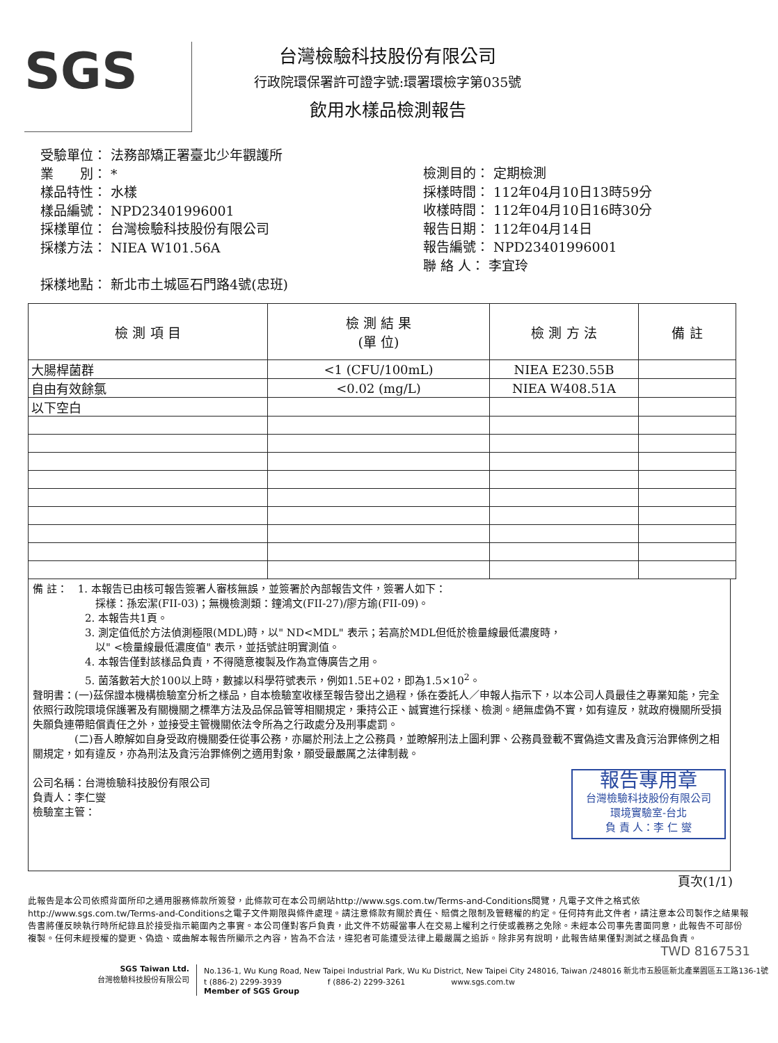SGS
台灣檢驗科技股份有限公司
行政院環保署許可證字號:環署環檢字第035號
飲用水樣品檢測報告
受驗單位： 法務部矯正署臺北少年觀護所
業　　別： *
樣品特性： 水樣
樣品編號： NPD23401996001
採樣單位： 台灣檢驗科技股份有限公司
採樣方法： NIEA W101.56A
採樣地點： 新北市土城區石門路4號(忠班)
檢測目的： 定期檢測
採樣時間： 112年04月10日13時59分
收樣時間： 112年04月10日16時30分
報告日期： 112年04月14日
報告編號： NPD23401996001
聯 絡 人： 李宜玲
| 檢 測 項 目 | 檢 測 結 果 (單 位) | 檢 測 方 法 | 備 註 |
| --- | --- | --- | --- |
| 大腸桿菌群 | <1 (CFU/100mL) | NIEA E230.55B | |
| 自由有效餘氯 | <0.02 (mg/L) | NIEA W408.51A | |
| 以下空白 | | | |
備 註：　1. 本報告已由核可報告簽署人審核無誤，並簽署於內部報告文件，簽署人如下：
　　　　　　採樣：孫宏潔(FII-03)；無機檢測類：鐘鴻文(FII-27)/廖方瑜(FII-09)。
　　　　　2. 本報告共1頁。
　　　　　3. 測定值低於方法偵測極限(MDL)時，以" ND<MDL" 表示；若高於MDL但低於檢量線最低濃度時，
　　　　　　以" <檢量線最低濃度值" 表示，並括號註明實測值。
　　　　　4. 本報告僅對該樣品負責，不得隨意複製及作為宣傳廣告之用。
　　　　　5. 菌落數若大於100以上時，數據以科學符號表示，例如1.5E+02，即為1.5×10<sup>2</sup>。
聲明書：(一)茲保證本機構檢驗室分析之樣品，自本檢驗室收樣至報告發出之過程，係在委託人／申報人指示下，以本公司人員最佳之專業知能，完全依照行政院環境保護署及有關機關之標準方法及品保品管等相關規定，秉持公正、誠實進行採樣、檢測。絕無虛偽不實，如有違反，就政府機關所受損失願負連帶賠償責任之外，並接受主管機關依法令所為之行政處分及刑事處罰。
　　　　(二)吾人瞭解如自身受政府機關委任從事公務，亦屬於刑法上之公務員，並瞭解刑法上圖利罪、公務員登載不實偽造文書及貪污治罪條例之相關規定，如有違反，亦為刑法及貪污治罪條例之適用對象，願受最嚴厲之法律制裁。
報告專用章
台灣檢驗科技股份有限公司
環境實驗室-台北
負 責 人：李 仁 燮
公司名稱：台灣檢驗科技股份有限公司
負責人：李仁燮
檢驗室主管：
頁次(1/1)
此報告是本公司依照背面所印之通用服務條款所簽發，此條款可在本公司網站http://www.sgs.com.tw/Terms-and-Conditions閱覽，凡電子文件之格式依http://www.sgs.com.tw/Terms-and-Conditions之電子文件期限與條件處理。請注意條款有關於責任、賠償之限制及管轄權的約定。任何持有此文件者，請注意本公司製作之結果報告書將僅反映執行時所紀錄且於接受指示範圍內之事實。本公司僅對客戶負責，此文件不妨礙當事人在交易上權利之行使或義務之免除。未經本公司事先書面同意，此報告不可部份複製。任何未經授權的變更、偽造、或曲解本報告所顯示之內容，皆為不合法，違犯者可能遭受法律上最嚴厲之追訴。除非另有說明，此報告結果僅對測試之樣品負責。
TWD 8167531
SGS Taiwan Ltd.
台灣檢驗科技股份有限公司
No.136-1, Wu Kung Road, New Taipei Industrial Park, Wu Ku District, New Taipei City 248016, Taiwan /248016 新北市五股區新北產業園區五工路136-1號
t (886-2) 2299-3939　　　　　　f (886-2) 2299-3261　　　　　　www.sgs.com.tw
Member of SGS Group